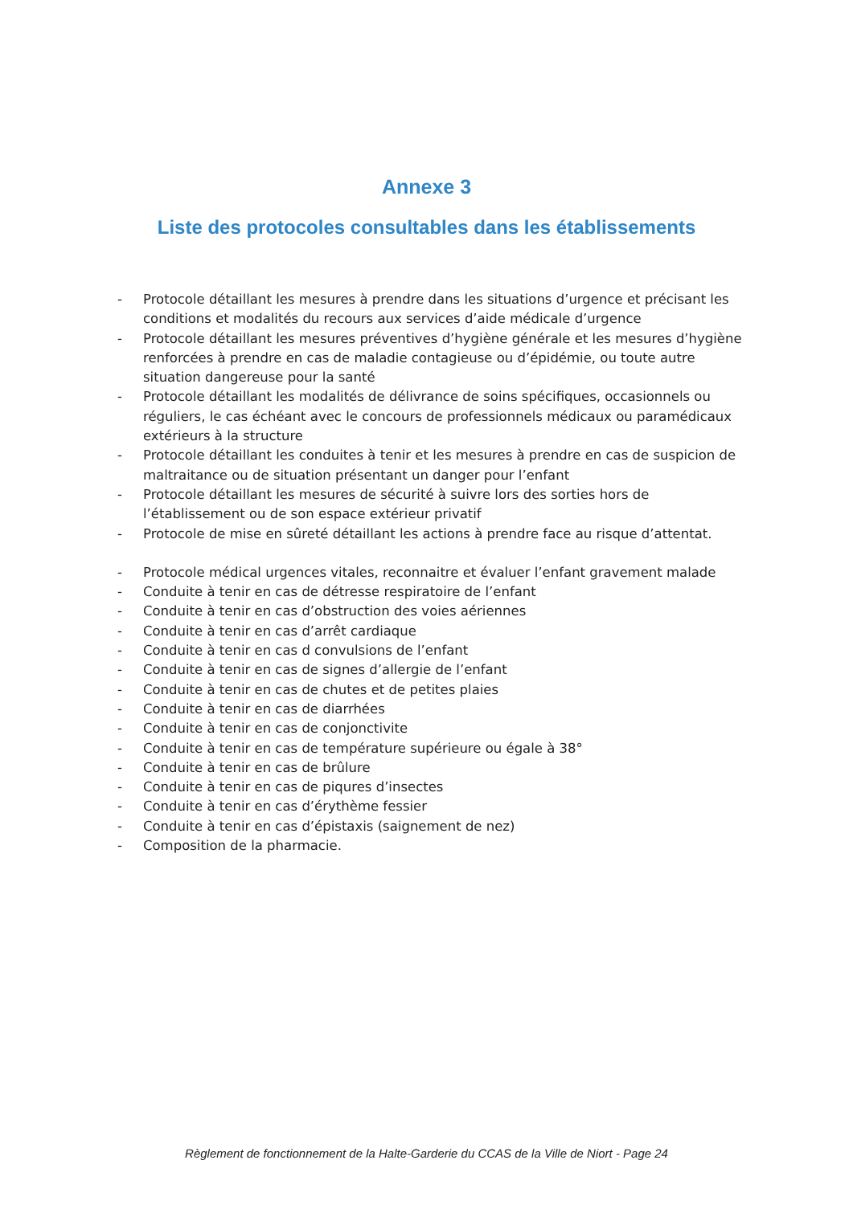Annexe 3
Liste des protocoles consultables dans les établissements
- Protocole détaillant les mesures à prendre dans les situations d’urgence et précisant les conditions et modalités du recours aux services d’aide médicale d’urgence
- Protocole détaillant les mesures préventives d’hygiène générale et les mesures d’hygiène renforcées à prendre en cas de maladie contagieuse ou d’épidémie, ou toute autre situation dangereuse pour la santé
- Protocole détaillant les modalités de délivrance de soins spécifiques, occasionnels ou réguliers, le cas échéant avec le concours de professionnels médicaux ou paramédicaux extérieurs à la structure
- Protocole détaillant les conduites à tenir et les mesures à prendre en cas de suspicion de maltraitance ou de situation présentant un danger pour l’enfant
- Protocole détaillant les mesures de sécurité à suivre lors des sorties hors de l’établissement ou de son espace extérieur privatif
- Protocole de mise en sûreté détaillant les actions à prendre face au risque d’attentat.
- Protocole médical urgences vitales, reconnaitre et évaluer l’enfant gravement malade
- Conduite à tenir en cas de détresse respiratoire de l’enfant
- Conduite à tenir en cas d’obstruction des voies aériennes
- Conduite à tenir en cas d’arrêt cardiaque
- Conduite à tenir en cas d convulsions de l’enfant
- Conduite à tenir en cas de signes d’allergie de l’enfant
- Conduite à tenir en cas de chutes et de petites plaies
- Conduite à tenir en cas de diarrhées
- Conduite à tenir en cas de conjonctivite
- Conduite à tenir en cas de température supérieure ou égale à 38°
- Conduite à tenir en cas de brûlure
- Conduite à tenir en cas de piqures d’insectes
- Conduite à tenir en cas d’érythème fessier
- Conduite à tenir en cas d’épistaxis (saignement de nez)
- Composition de la pharmacie.
Règlement de fonctionnement de la Halte-Garderie du CCAS de la Ville de Niort - Page 24